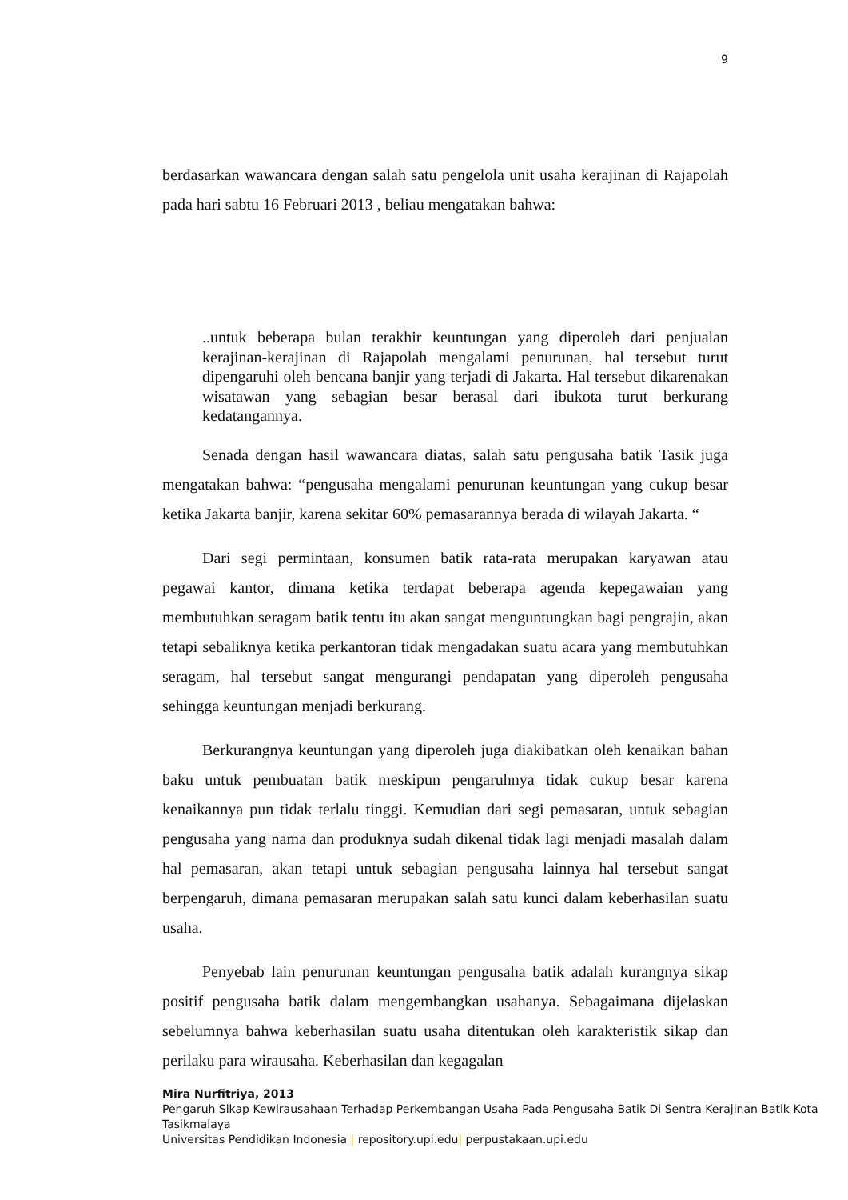9
berdasarkan wawancara dengan salah satu pengelola unit usaha kerajinan di Rajapolah pada hari sabtu 16 Februari 2013 , beliau mengatakan bahwa:
..untuk beberapa bulan terakhir keuntungan yang diperoleh dari penjualan kerajinan-kerajinan di Rajapolah mengalami penurunan, hal tersebut turut dipengaruhi oleh bencana banjir yang terjadi di Jakarta. Hal tersebut dikarenakan wisatawan yang sebagian besar berasal dari ibukota turut berkurang kedatangannya.
Senada dengan hasil wawancara diatas, salah satu pengusaha batik Tasik juga mengatakan bahwa: “pengusaha mengalami penurunan keuntungan yang cukup besar ketika Jakarta banjir, karena sekitar 60% pemasarannya berada di wilayah Jakarta. “
Dari segi permintaan, konsumen batik rata-rata merupakan karyawan atau pegawai kantor, dimana ketika terdapat beberapa agenda kepegawaian yang membutuhkan seragam batik tentu itu akan sangat menguntungkan bagi pengrajin, akan tetapi sebaliknya ketika perkantoran tidak mengadakan suatu acara yang membutuhkan seragam, hal tersebut sangat mengurangi pendapatan yang diperoleh pengusaha sehingga keuntungan menjadi berkurang.
Berkurangnya keuntungan yang diperoleh juga diakibatkan oleh kenaikan bahan baku untuk pembuatan batik meskipun pengaruhnya tidak cukup besar karena kenaikannya pun tidak terlalu tinggi. Kemudian dari segi pemasaran, untuk sebagian pengusaha yang nama dan produknya sudah dikenal tidak lagi menjadi masalah dalam hal pemasaran, akan tetapi untuk sebagian pengusaha lainnya hal tersebut sangat berpengaruh, dimana pemasaran merupakan salah satu kunci dalam keberhasilan suatu usaha.
Penyebab lain penurunan keuntungan pengusaha batik adalah kurangnya sikap positif pengusaha batik dalam mengembangkan usahanya. Sebagaimana dijelaskan sebelumnya bahwa keberhasilan suatu usaha ditentukan oleh karakteristik sikap dan perilaku para wirausaha. Keberhasilan dan kegagalan
Mira Nurfitriya, 2013
Pengaruh Sikap Kewirausahaan Terhadap Perkembangan Usaha Pada Pengusaha Batik Di Sentra Kerajinan Batik Kota Tasikmalaya
Universitas Pendidikan Indonesia | repository.upi.edu| perpustakaan.upi.edu